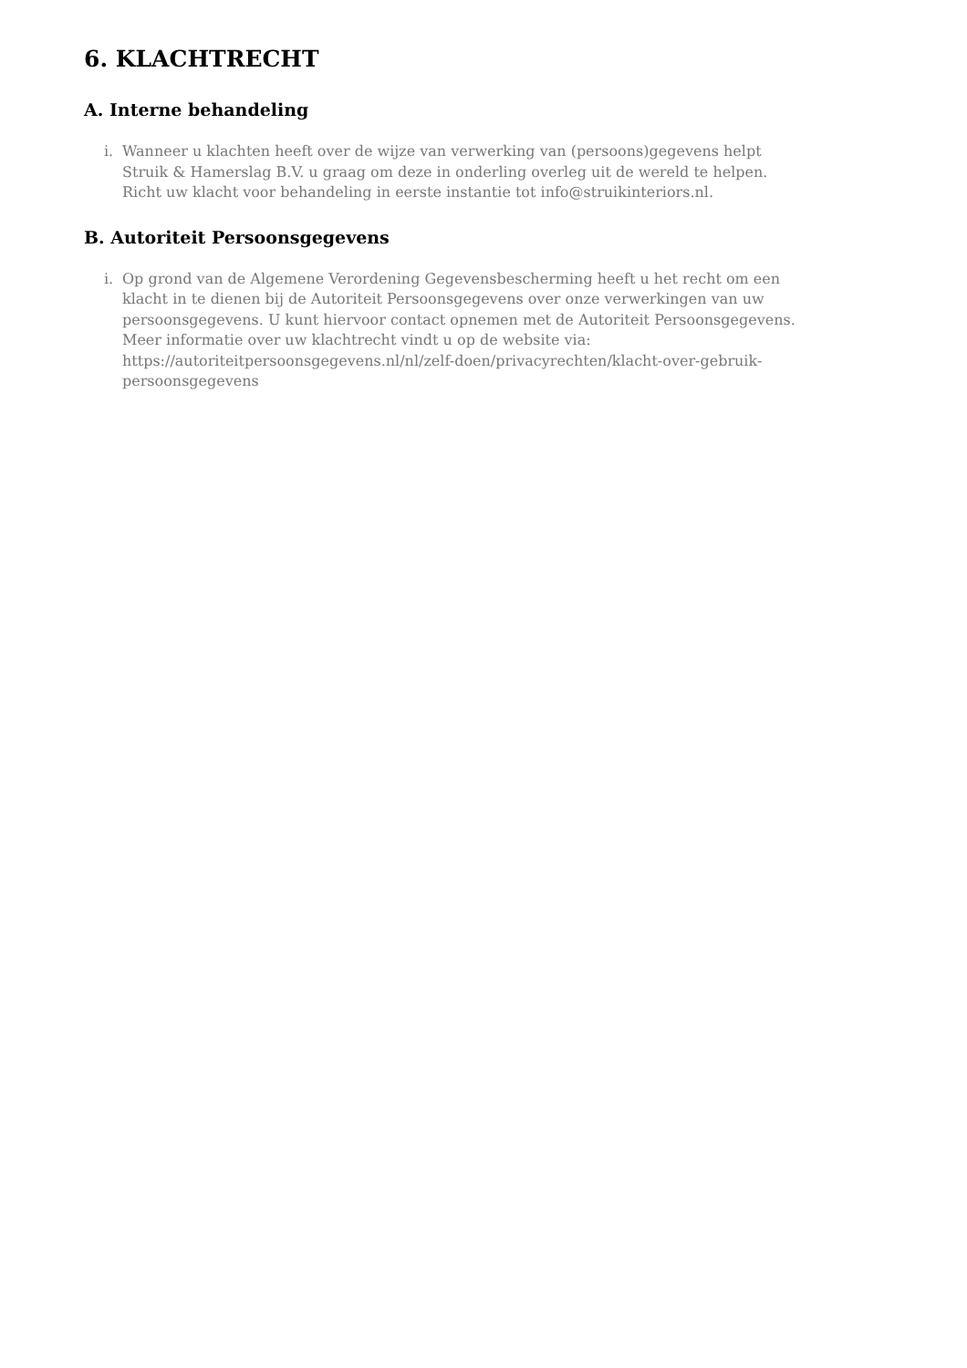6. KLACHTRECHT
A. Interne behandeling
i. Wanneer u klachten heeft over de wijze van verwerking van (persoons)gegevens helpt Struik & Hamerslag B.V. u graag om deze in onderling overleg uit de wereld te helpen. Richt uw klacht voor behandeling in eerste instantie tot info@struikinteriors.nl.
B. Autoriteit Persoonsgegevens
i. Op grond van de Algemene Verordening Gegevensbescherming heeft u het recht om een klacht in te dienen bij de Autoriteit Persoonsgegevens over onze verwerkingen van uw persoonsgegevens. U kunt hiervoor contact opnemen met de Autoriteit Persoonsgegevens. Meer informatie over uw klachtrecht vindt u op de website via: https://autoriteitpersoonsgegevens.nl/nl/zelf-doen/privacyrechten/klacht-over-gebruik-persoonsgegevens